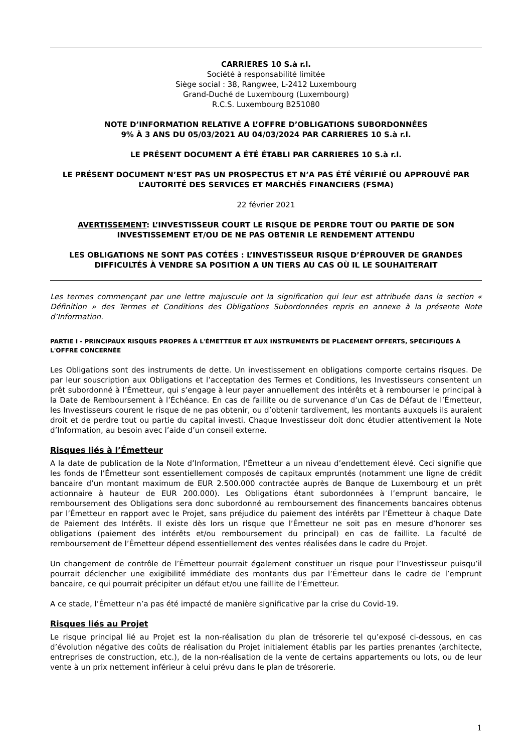CARRIERES 10 S.à r.l.
Société à responsabilité limitée
Siège social : 38, Rangwee, L-2412 Luxembourg
Grand-Duché de Luxembourg (Luxembourg)
R.C.S. Luxembourg B251080
NOTE D’INFORMATION RELATIVE A L’OFFRE D’OBLIGATIONS SUBORDONNÉES
9% À 3 ANS DU 05/03/2021 AU 04/03/2024 PAR CARRIERES 10 S.à r.l.
LE PRÉSENT DOCUMENT A ÉTÉ ÉTABLI PAR CARRIERES 10 S.à r.l.
LE PRÉSENT DOCUMENT N’EST PAS UN PROSPECTUS ET N’A PAS ÉTÉ VÉRIFIÉ OU APPROUVÉ PAR L’AUTORITÉ DES SERVICES ET MARCHÉS FINANCIERS (FSMA)
22 février 2021
AVERTISSEMENT: L’INVESTISSEUR COURT LE RISQUE DE PERDRE TOUT OU PARTIE DE SON INVESTISSEMENT ET/OU DE NE PAS OBTENIR LE RENDEMENT ATTENDU
LES OBLIGATIONS NE SONT PAS COTÉES : L’INVESTISSEUR RISQUE D’ÉPROUVER DE GRANDES DIFFICULTÉS À VENDRE SA POSITION A UN TIERS AU CAS OÙ IL LE SOUHAITERAIT
Les termes commençant par une lettre majuscule ont la signification qui leur est attribuée dans la section « Définition » des Termes et Conditions des Obligations Subordonnées repris en annexe à la présente Note d’Information.
PARTIE I - PRINCIPAUX RISQUES PROPRES À L'ÉMETTEUR ET AUX INSTRUMENTS DE PLACEMENT OFFERTS, SPÉCIFIQUES À L'OFFRE CONCERNÉE
Les Obligations sont des instruments de dette. Un investissement en obligations comporte certains risques. De par leur souscription aux Obligations et l’acceptation des Termes et Conditions, les Investisseurs consentent un prêt subordonné à l’Émetteur, qui s’engage à leur payer annuellement des intérêts et à rembourser le principal à la Date de Remboursement à l’Échéance. En cas de faillite ou de survenance d’un Cas de Défaut de l’Émetteur, les Investisseurs courent le risque de ne pas obtenir, ou d’obtenir tardivement, les montants auxquels ils auraient droit et de perdre tout ou partie du capital investi. Chaque Investisseur doit donc étudier attentivement la Note d’Information, au besoin avec l’aide d’un conseil externe.
Risques liés à l’Émetteur
A la date de publication de la Note d’Information, l’Émetteur a un niveau d’endettement élevé. Ceci signifie que les fonds de l’Émetteur sont essentiellement composés de capitaux empruntés (notamment une ligne de crédit bancaire d’un montant maximum de EUR 2.500.000 contractée auprès de Banque de Luxembourg et un prêt actionnaire à hauteur de EUR 200.000). Les Obligations étant subordonnées à l’emprunt bancaire, le remboursement des Obligations sera donc subordonné au remboursement des financements bancaires obtenus par l’Émetteur en rapport avec le Projet, sans préjudice du paiement des intérêts par l’Émetteur à chaque Date de Paiement des Intérêts. Il existe dès lors un risque que l’Émetteur ne soit pas en mesure d’honorer ses obligations (paiement des intérêts et/ou remboursement du principal) en cas de faillite. La faculté de remboursement de l’Émetteur dépend essentiellement des ventes réalisées dans le cadre du Projet.
Un changement de contrôle de l’Émetteur pourrait également constituer un risque pour l’Investisseur puisqu’il pourrait déclencher une exigibilité immédiate des montants dus par l’Émetteur dans le cadre de l’emprunt bancaire, ce qui pourrait précipiter un défaut et/ou une faillite de l’Émetteur.
A ce stade, l’Émetteur n’a pas été impacté de manière significative par la crise du Covid-19.
Risques liés au Projet
Le risque principal lié au Projet est la non-réalisation du plan de trésorerie tel qu’exposé ci-dessous, en cas d’évolution négative des coûts de réalisation du Projet initialement établis par les parties prenantes (architecte, entreprises de construction, etc.), de la non-réalisation de la vente de certains appartements ou lots, ou de leur vente à un prix nettement inférieur à celui prévu dans le plan de trésorerie.
1